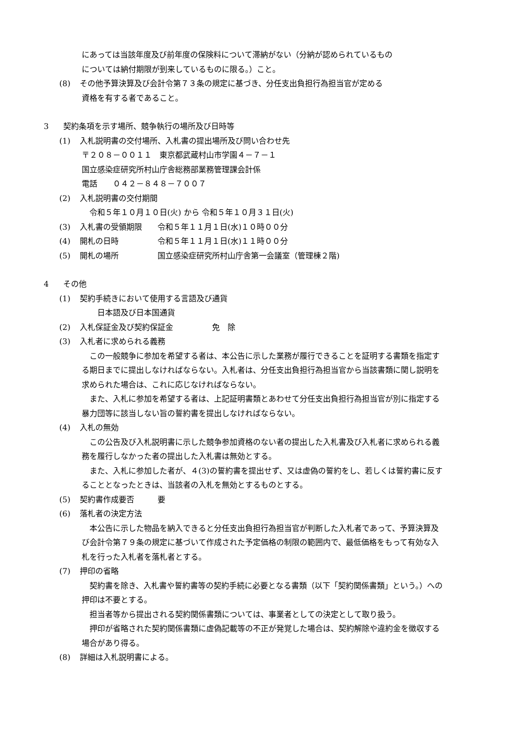にあっては当該年度及び前年度の保険料について滞納がない（分納が認められているもの
については納付期限が到来しているものに限る。）こと。
(8) その他予算決算及び会計令第７３条の規定に基づき、分任支出負担行為担当官が定める
資格を有する者であること。
3 契約条項を示す場所、競争執行の場所及び日時等
(1) 入札説明書の交付場所、入札書の提出場所及び問い合わせ先
〒２０８－００１１　東京都武蔵村山市学園４－７－１
国立感染症研究所村山庁舎総務部業務管理課会計係
電話　　０４２－８４８－７００７
(2) 入札説明書の交付期間
　令和５年１０月１０日(火) から 令和５年１０月３１日(火)
(3) 入札書の受領期限　　令和５年１１月１日(水)１０時００分
(4) 開札の日時　　　　　令和５年１１月１日(水)１１時００分
(5) 開札の場所　　　　　国立感染症研究所村山庁舎第一会議室（管理棟２階)
4 その他
(1) 契約手続きにおいて使用する言語及び通貨
　　日本語及び日本国通貨
(2) 入札保証金及び契約保証金　　　　　免　除
(3) 入札者に求められる義務
　この一般競争に参加を希望する者は、本公告に示した業務が履行できることを証明する書類を指定する期日までに提出しなければならない。入札者は、分任支出負担行為担当官から当該書類に関し説明を求められた場合は、これに応じなければならない。
　また、入札に参加を希望する者は、上記証明書類とあわせて分任支出負担行為担当官が別に指定する暴力団等に該当しない旨の誓約書を提出しなければならない。
(4) 入札の無効
　この公告及び入札説明書に示した競争参加資格のない者の提出した入札書及び入札者に求められる義務を履行しなかった者の提出した入札書は無効とする。
　また、入札に参加した者が、４(3)の誓約書を提出せず、又は虚偽の誓約をし、若しくは誓約書に反することとなったときは、当該者の入札を無効とするものとする。
(5) 契約書作成要否　　　要
(6) 落札者の決定方法
　本公告に示した物品を納入できると分任支出負担行為担当官が判断した入札者であって、予算決算及び会計令第７９条の規定に基づいて作成された予定価格の制限の範囲内で、最低価格をもって有効な入札を行った入札者を落札者とする。
(7) 押印の省略
　契約書を除き、入札書や誓約書等の契約手続に必要となる書類（以下「契約関係書類」という。）への押印は不要とする。
　担当者等から提出される契約関係書類については、事業者としての決定として取り扱う。
　押印が省略された契約関係書類に虚偽記載等の不正が発覚した場合は、契約解除や違約金を徴収する場合があり得る。
(8) 詳細は入札説明書による。